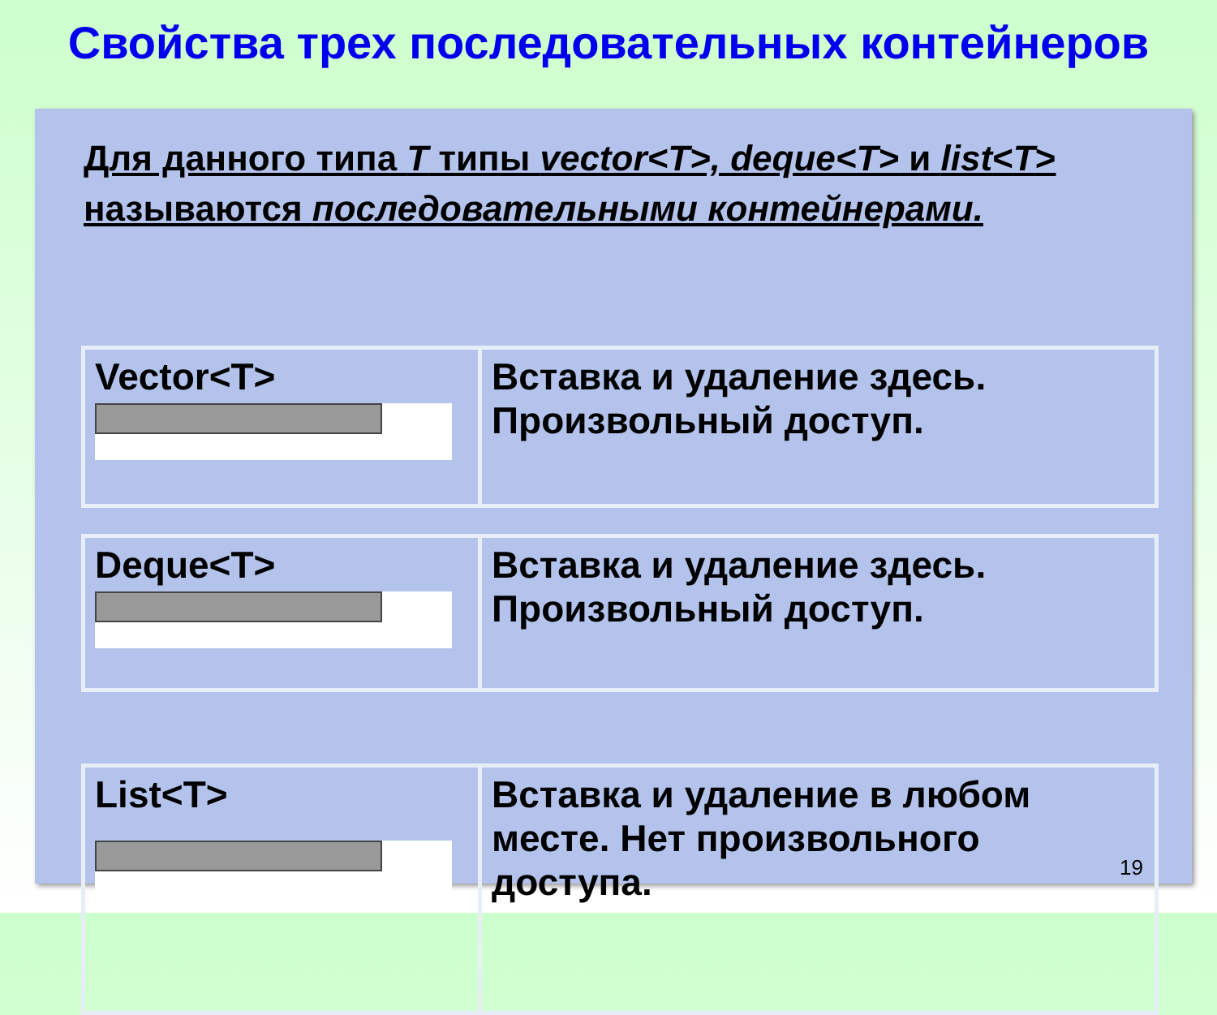Свойства трех последовательных контейнеров
Для данного типа T типы vector<T>, deque<T> и list<T> называются последовательными контейнерами.
| Vector<T> | Вставка и удаление здесь. Произвольный доступ. |
| Deque<T> | Вставка и удаление здесь. Произвольный доступ. |
| List<T> | Вставка и удаление в любом месте. Нет произвольного доступа. |
19